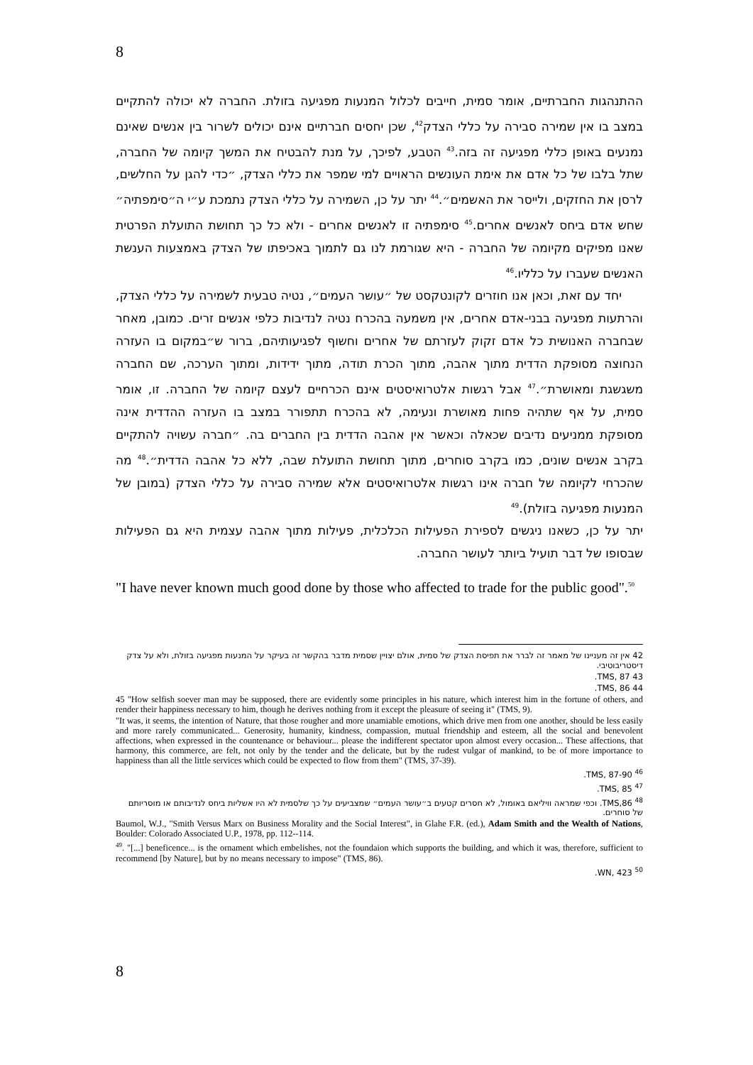8
ההתנהגות החברתיים, אומר סמית, חייבים לכלול המנעות מפגיעה בזולת. החברה לא יכולה להתקיים במצב בו אין שמירה סבירה על כללי הצדק<sup>42</sup>, שכן יחסים חברתיים אינם יכולים לשרור בין אנשים שאינם נמנעים באופן כללי מפגיעה זה בזה.<sup>43</sup> הטבע, לפיכך, על מנת להבטיח את המשך קיומה של החברה, שתל בלבו של כל אדם את אימת העונשים הראויים למי שמפר את כללי הצדק, ״כדי להגן על החלשים, לרסן את החזקים, ולייסר את האשמים״.<sup>44</sup> יתר על כן, השמירה על כללי הצדק נתמכת ע״י ה״סימפתיה״ שחש אדם ביחס לאנשים אחרים.<sup>45</sup> סימפתיה זו לאנשים אחרים - ולא כל כך תחושת התועלת הפרטית שאנו מפיקים מקיומה של החברה - היא שגורמת לנו גם לתמוך באכיפתו של הצדק באמצעות הענשת האנשים שעברו על כלליו.<sup>46</sup>
יחד עם זאת, וכאן אנו חוזרים לקונטקסט של ״עושר העמים״, נטיה טבעית לשמירה על כללי הצדק, והרתעות מפגיעה בבני-אדם אחרים, אין משמעה בהכרח נטיה לנדיבות כלפי אנשים זרים. כמובן, מאחר שבחברה האנושית כל אדם זקוק לעזרתם של אחרים וחשוף לפגיעותיהם, ברור ש״במקום בו העזרה הנחוצה מסופקת הדדית מתוך אהבה, מתוך הכרת תודה, מתוך ידידות, ומתוך הערכה, שם החברה משגשגת ומאושרת״.<sup>47</sup> אבל רגשות אלטרואיסטים אינם הכרחיים לעצם קיומה של החברה. זו, אומר סמית, על אף שתהיה פחות מאושרת ונעימה, לא בהכרח תתפורר במצב בו העזרה ההדדית אינה מסופקת ממניעים נדיבים שכאלה וכאשר אין אהבה הדדית בין החברים בה. ״חברה עשויה להתקיים בקרב אנשים שונים, כמו בקרב סוחרים, מתוך תחושת התועלת שבה, ללא כל אהבה הדדית״.<sup>48</sup> מה שהכרחי לקיומה של חברה אינו רגשות אלטרואיסטים אלא שמירה סבירה על כללי הצדק (במובן של המנעות מפגיעה בזולת).<sup>49</sup>
יתר על כן, כשאנו ניגשים לספירת הפעילות הכלכלית, פעילות מתוך אהבה עצמית היא גם הפעילות שבסופו של דבר תועיל ביותר לעושר החברה.
"I have never known much good done by those who affected to trade for the public good".<sup>50</sup>
42 אין זה מעניינו של מאמר זה לברר את תפיסת הצדק של סמית, אולם יצויין שסמית מדבר בהקשר זה בעיקר על המנעות מפגיעה בזולת, ולא על צדק דיסטריבוטיבי.
43 TMS, 87.
44 TMS, 86.
45 "How selfish soever man may be supposed, there are evidently some principles in his nature, which interest him in the fortune of others, and render their happiness necessary to him, though he derives nothing from it except the pleasure of seeing it" (TMS, 9).
"It was, it seems, the intention of Nature, that those rougher and more unamiable emotions, which drive men from one another, should be less easily and more rarely communicated... Generosity, humanity, kindness, compassion, mutual friendship and esteem, all the social and benevolent affections, when expressed in the countenance or behaviour... please the indifferent spectator upon almost every occasion... These affections, that harmony, this commerce, are felt, not only by the tender and the delicate, but by the rudest vulgar of mankind, to be of more importance to happiness than all the little services which could be expected to flow from them" (TMS, 37-39).
<sup>46</sup> TMS, 87-90.
<sup>47</sup> TMS, 85.
<sup>48</sup> TMS,86. וכפי שמראה וויליאם באומול, לא חסרים קטעים ב״עושר העמים״ שמצביעים על כך שלסמית לא היו אשליות ביחס לנדיבותם או מוסריותם של סוחרים.
Baumol, W.J., "Smith Versus Marx on Business Morality and the Social Interest", in Glahe F.R. (ed.), Adam Smith and the Wealth of Nations, Boulder: Colorado Associated U.P., 1978, pp. 112--114.
<sup>49</sup>. "[...] beneficence... is the ornament which embelishes, not the foundaion which supports the building, and which it was, therefore, sufficient to recommend [by Nature], but by no means necessary to impose" (TMS, 86).
<sup>50</sup> WN, 423.
8